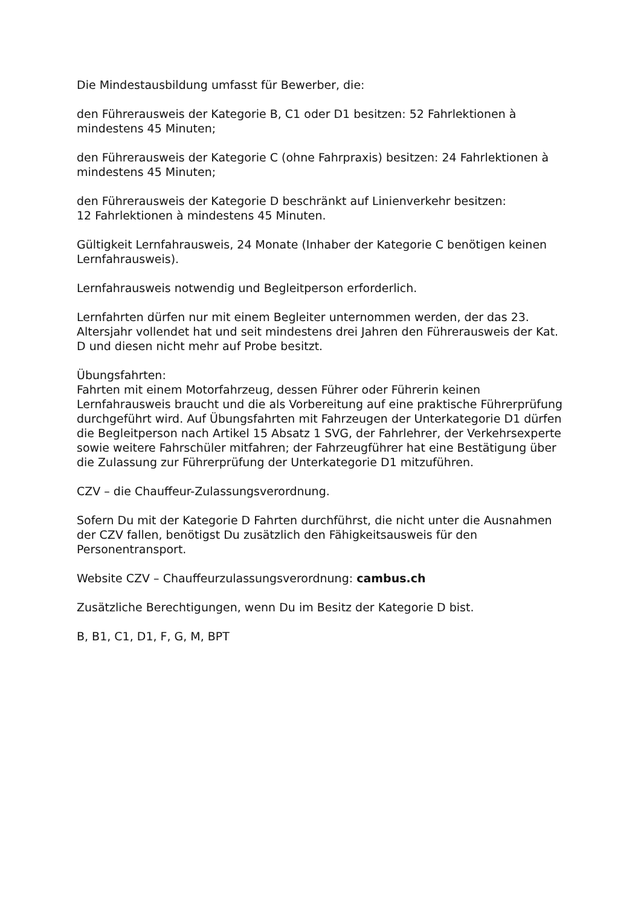Die Mindestausbildung umfasst für Bewerber, die:
den Führerausweis der Kategorie B, C1 oder D1 besitzen: 52 Fahrlektionen à mindestens 45 Minuten;
den Führerausweis der Kategorie C (ohne Fahrpraxis) besitzen: 24 Fahrlektionen à mindestens 45 Minuten;
den Führerausweis der Kategorie D beschränkt auf Linienverkehr besitzen:
12 Fahrlektionen à mindestens 45 Minuten.
Gültigkeit Lernfahrausweis, 24 Monate (Inhaber der Kategorie C benötigen keinen Lernfahrausweis).
Lernfahrausweis notwendig und Begleitperson erforderlich.
Lernfahrten dürfen nur mit einem Begleiter unternommen werden, der das 23. Altersjahr vollendet hat und seit mindestens drei Jahren den Führerausweis der Kat. D und diesen nicht mehr auf Probe besitzt.
Übungsfahrten:
Fahrten mit einem Motorfahrzeug, dessen Führer oder Führerin keinen Lernfahrausweis braucht und die als Vorbereitung auf eine praktische Führerprüfung durchgeführt wird. Auf Übungsfahrten mit Fahrzeugen der Unterkategorie D1 dürfen die Begleitperson nach Artikel 15 Absatz 1 SVG, der Fahrlehrer, der Verkehrsexperte sowie weitere Fahrschüler mitfahren; der Fahrzeugführer hat eine Bestätigung über die Zulassung zur Führerprüfung der Unterkategorie D1 mitzuführen.
CZV – die Chauffeur-Zulassungsverordnung.
Sofern Du mit der Kategorie D Fahrten durchführst, die nicht unter die Ausnahmen der CZV fallen, benötigst Du zusätzlich den Fähigkeitsausweis für den Personentransport.
Website CZV – Chauffeurzulassungsverordnung: cambus.ch
Zusätzliche Berechtigungen, wenn Du im Besitz der Kategorie D bist.
B, B1, C1, D1, F, G, M, BPT